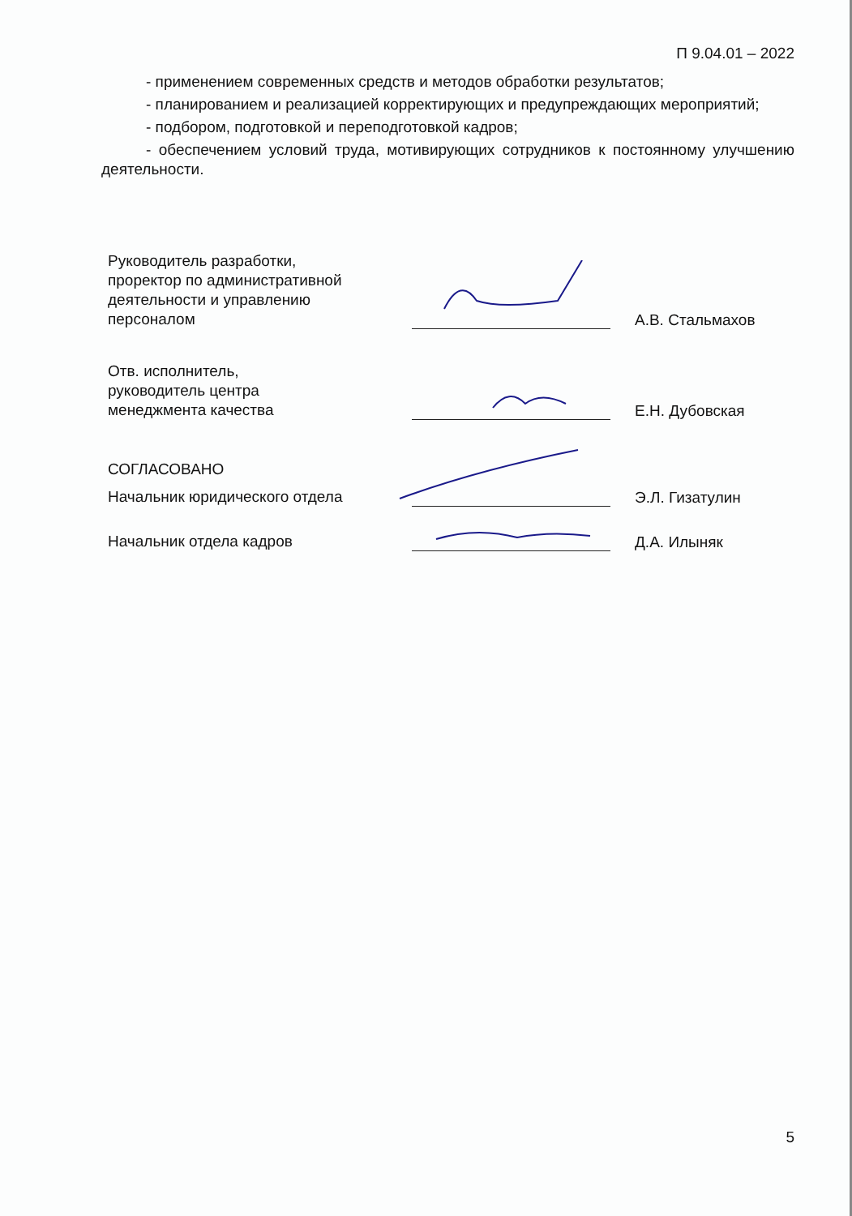П 9.04.01 – 2022
- применением современных средств и методов обработки результатов;
- планированием и реализацией корректирующих и предупреждающих мероприятий;
- подбором, подготовкой и переподготовкой кадров;
- обеспечением условий труда, мотивирующих сотрудников к постоянному улучшению деятельности.
Руководитель разработки,
проректор по административной
деятельности и управлению
персоналом
А.В. Стальмахов
Отв. исполнитель,
руководитель центра
менеджмента качества
Е.Н. Дубовская
СОГЛАСОВАНО
Начальник юридического отдела
Э.Л. Гизатулин
Начальник отдела кадров
Д.А. Илыняк
5